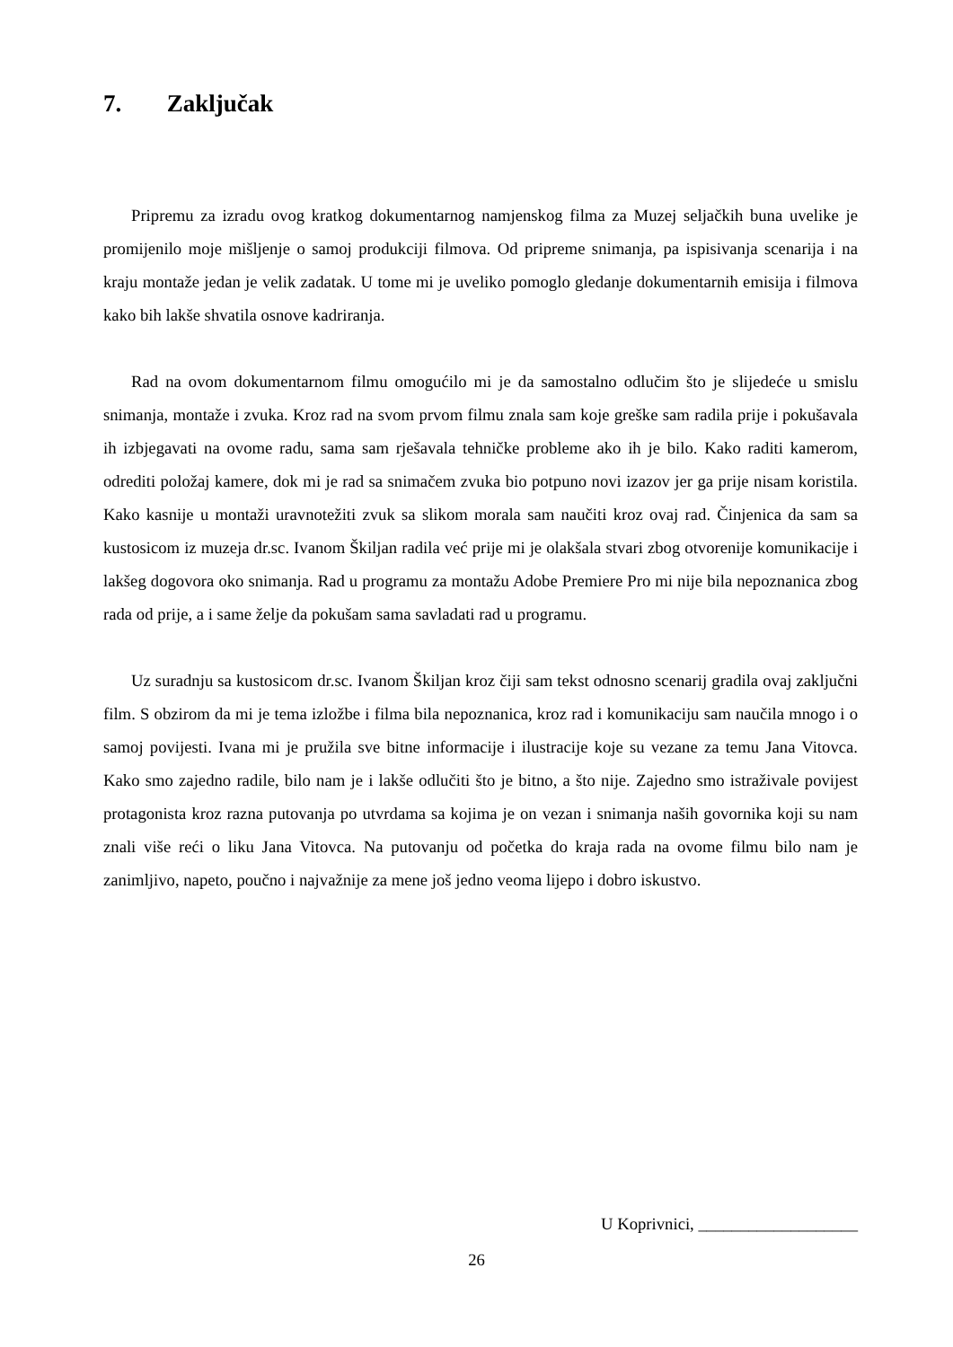7. Zaključak
Pripremu za izradu ovog kratkog dokumentarnog namjenskog filma za Muzej seljačkih buna uvelike je promijenilo moje mišljenje o samoj produkciji filmova. Od pripreme snimanja, pa ispisivanja scenarija i na kraju montaže jedan je velik zadatak. U tome mi je uveliko pomoglo gledanje dokumentarnih emisija i filmova kako bih lakše shvatila osnove kadriranja.
Rad na ovom dokumentarnom filmu omogućilo mi je da samostalno odlučim što je slijedeće u smislu snimanja, montaže i zvuka. Kroz rad na svom prvom filmu znala sam koje greške sam radila prije i pokušavala ih izbjegavati na ovome radu, sama sam rješavala tehničke probleme ako ih je bilo. Kako raditi kamerom, odrediti položaj kamere, dok mi je rad sa snimačem zvuka bio potpuno novi izazov jer ga prije nisam koristila. Kako kasnije u montaži uravnotežiti zvuk sa slikom morala sam naučiti kroz ovaj rad. Činjenica da sam sa kustosicom iz muzeja dr.sc. Ivanom Škiljan radila već prije mi je olakšala stvari zbog otvorenije komunikacije i lakšeg dogovora oko snimanja. Rad u programu za montažu Adobe Premiere Pro mi nije bila nepoznanica zbog rada od prije, a i same želje da pokušam sama savladati rad u programu.
Uz suradnju sa kustosicom dr.sc. Ivanom Škiljan kroz čiji sam tekst odnosno scenarij gradila ovaj zaključni film. S obzirom da mi je tema izložbe i filma bila nepoznanica, kroz rad i komunikaciju sam naučila mnogo i o samoj povijesti. Ivana mi je pružila sve bitne informacije i ilustracije koje su vezane za temu Jana Vitovca. Kako smo zajedno radile, bilo nam je i lakše odlučiti što je bitno, a što nije. Zajedno smo istraživale povijest protagonista kroz razna putovanja po utvrdama sa kojima je on vezan i snimanja naših govornika koji su nam znali više reći o liku Jana Vitovca. Na putovanju od početka do kraja rada na ovome filmu bilo nam je zanimljivo, napeto, poučno i najvažnije za mene još jedno veoma lijepo i dobro iskustvo.
U Koprivnici, ___________________
26